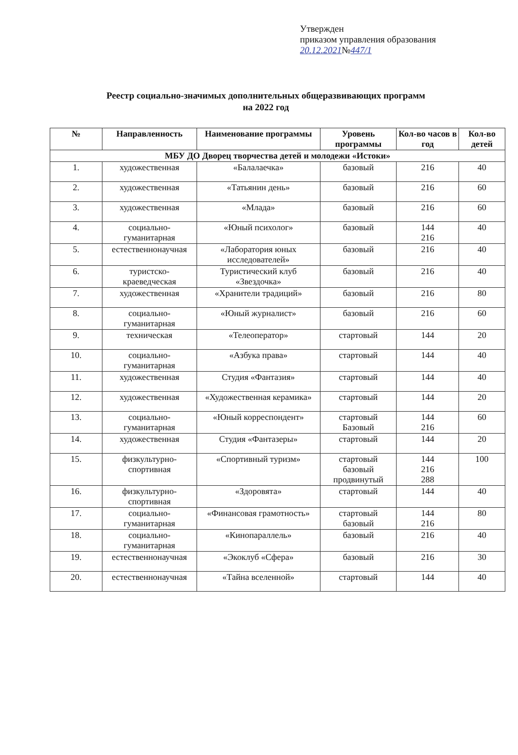Утвержден
приказом управления образования
20.12.2021№447/1
Реестр социально-значимых дополнительных общеразвивающих программ
на 2022 год
| № | Направленность | Наименование программы | Уровень программы | Кол-во часов в год | Кол-во детей |
| --- | --- | --- | --- | --- | --- |
| МБУ ДО Дворец творчества детей и молодежи «Истоки» | | | | | |
| 1. | художественная | «Балалаечка» | базовый | 216 | 40 |
| 2. | художественная | «Татьянин день» | базовый | 216 | 60 |
| 3. | художественная | «Млада» | базовый | 216 | 60 |
| 4. | социально-гуманитарная | «Юный психолог» | базовый | 144 216 | 40 |
| 5. | естественнонаучная | «Лаборатория юных исследователей» | базовый | 216 | 40 |
| 6. | туристско-краеведческая | Туристический клуб «Звездочка» | базовый | 216 | 40 |
| 7. | художественная | «Хранители традиций» | базовый | 216 | 80 |
| 8. | социально-гуманитарная | «Юный журналист» | базовый | 216 | 60 |
| 9. | техническая | «Телеоператор» | стартовый | 144 | 20 |
| 10. | социально-гуманитарная | «Азбука права» | стартовый | 144 | 40 |
| 11. | художественная | Студия «Фантазия» | стартовый | 144 | 40 |
| 12. | художественная | «Художественная керамика» | стартовый | 144 | 20 |
| 13. | социально-гуманитарная | «Юный корреспондент» | стартовый Базовый | 144 216 | 60 |
| 14. | художественная | Студия «Фантазеры» | стартовый | 144 | 20 |
| 15. | физкультурно-спортивная | «Спортивный туризм» | стартовый базовый продвинутый | 144 216 288 | 100 |
| 16. | физкультурно-спортивная | «Здоровята» | стартовый | 144 | 40 |
| 17. | социально-гуманитарная | «Финансовая грамотность» | стартовый базовый | 144 216 | 80 |
| 18. | социально-гуманитарная | «Кинопараллель» | базовый | 216 | 40 |
| 19. | естественнонаучная | «Экоклуб «Сфера» | базовый | 216 | 30 |
| 20. | естественнонаучная | «Тайна вселенной» | стартовый | 144 | 40 |